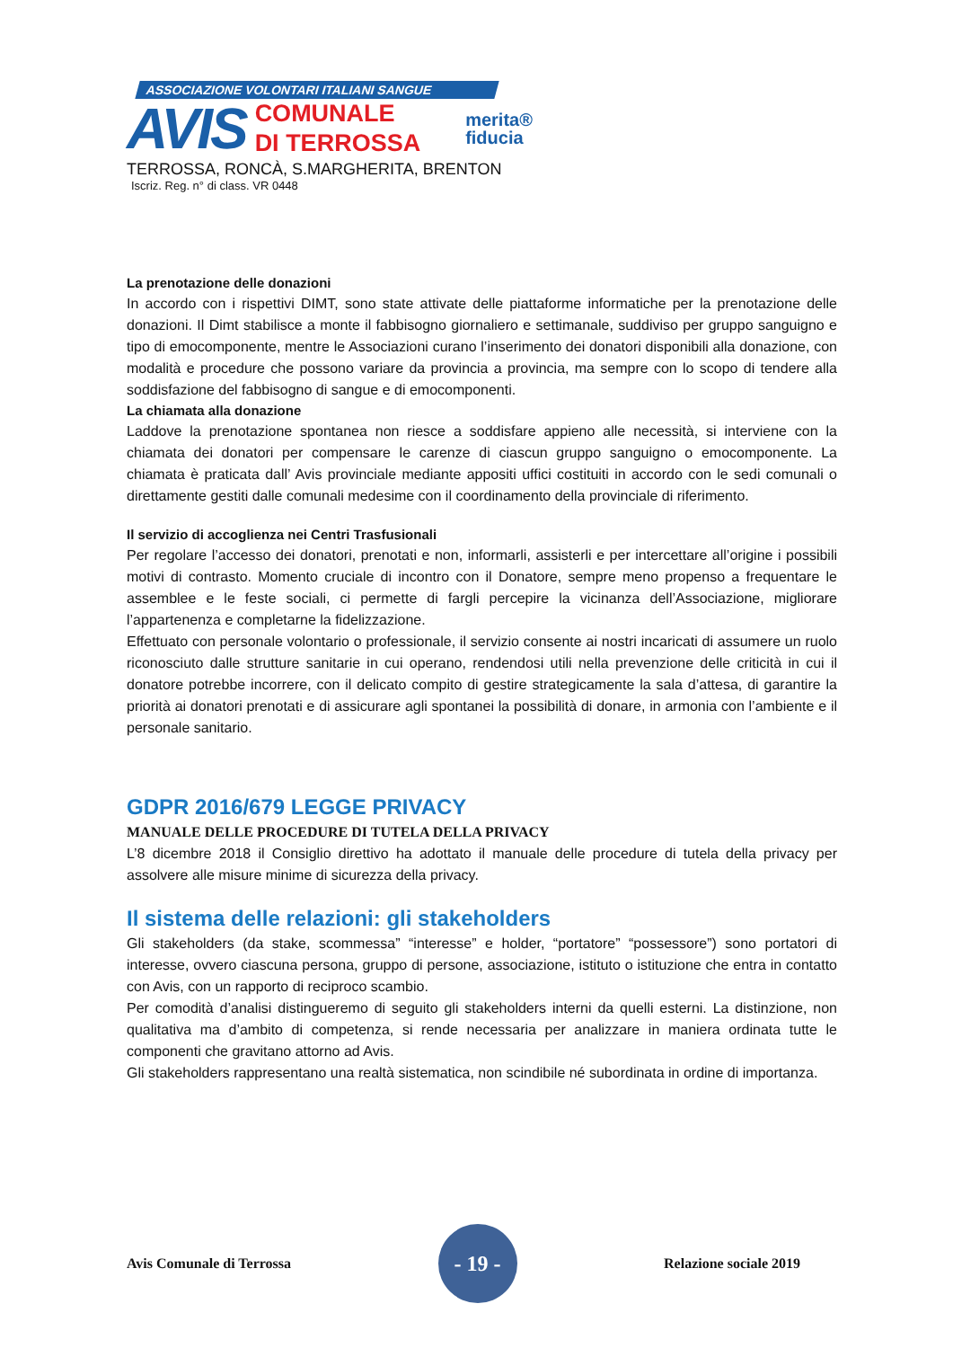ASSOCIAZIONE VOLONTARI ITALIANI SANGUE
AVIS
COMUNALE
DI TERROSSA
merita®
fiducia
TERROSSA, RONCÀ, S.MARGHERITA, BRENTON
Iscriz. Reg. n° di class. VR 0448
La prenotazione delle donazioni
In accordo con i rispettivi DIMT, sono state attivate delle piattaforme informatiche per la prenotazione delle donazioni. Il Dimt stabilisce a monte il fabbisogno giornaliero e settimanale, suddiviso per gruppo sanguigno e tipo di emocomponente, mentre le Associazioni curano l’inserimento dei donatori disponibili alla donazione, con modalità e procedure che possono variare da provincia a provincia, ma sempre con lo scopo di tendere alla soddisfazione del fabbisogno di sangue e di emocomponenti.
La chiamata alla donazione
Laddove la prenotazione spontanea non riesce a soddisfare appieno alle necessità, si interviene con la chiamata dei donatori per compensare le carenze di ciascun gruppo sanguigno o emocomponente. La chiamata è praticata dall’ Avis provinciale mediante appositi uffici costituiti in accordo con le sedi comunali o direttamente gestiti dalle comunali medesime con il coordinamento della provinciale di riferimento.
Il servizio di accoglienza nei Centri Trasfusionali
Per regolare l’accesso dei donatori, prenotati e non, informarli, assisterli e per intercettare all’origine i possibili motivi di contrasto. Momento cruciale di incontro con il Donatore, sempre meno propenso a frequentare le assemblee e le feste sociali, ci permette di fargli percepire la vicinanza dell’Associazione, migliorare l’appartenenza e completarne la fidelizzazione.
Effettuato con personale volontario o professionale, il servizio consente ai nostri incaricati di assumere un ruolo riconosciuto dalle strutture sanitarie in cui operano, rendendosi utili nella prevenzione delle criticità in cui il donatore potrebbe incorrere, con il delicato compito di gestire strategicamente la sala d’attesa, di garantire la priorità ai donatori prenotati e di assicurare agli spontanei la possibilità di donare, in armonia con l’ambiente e il personale sanitario.
GDPR 2016/679 LEGGE PRIVACY
MANUALE DELLE PROCEDURE DI TUTELA DELLA PRIVACY
L’8 dicembre 2018 il Consiglio direttivo ha adottato il manuale delle procedure di tutela della privacy per assolvere alle misure minime di sicurezza della privacy.
Il sistema delle relazioni: gli stakeholders
Gli stakeholders (da stake, scommessa” “interesse” e holder, “portatore” “possessore”) sono portatori di interesse, ovvero ciascuna persona, gruppo di persone, associazione, istituto o istituzione che entra in contatto con Avis, con un rapporto di reciproco scambio.
Per comodità d’analisi distingueremo di seguito gli stakeholders interni da quelli esterni. La distinzione, non qualitativa ma d’ambito di competenza, si rende necessaria per analizzare in maniera ordinata tutte le componenti che gravitano attorno ad Avis.
Gli stakeholders rappresentano una realtà sistematica, non scindibile né subordinata in ordine di importanza.
Avis Comunale di Terrossa
- 19 -
Relazione sociale 2019